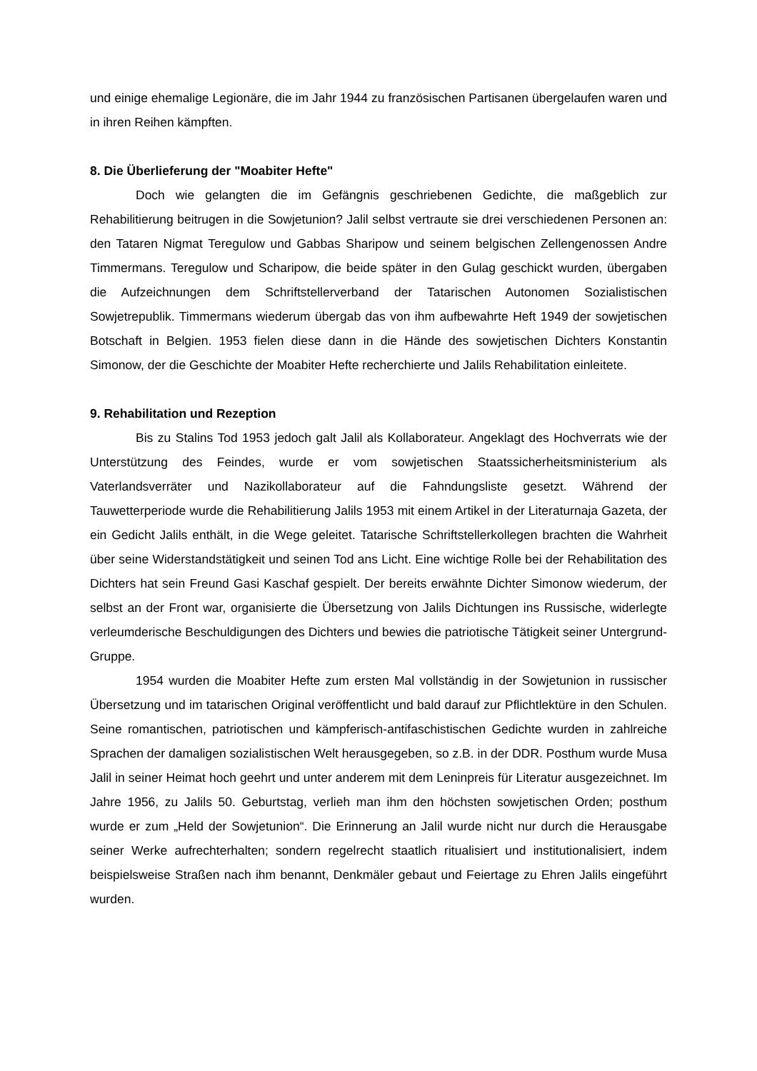und einige ehemalige Legionäre, die im Jahr 1944 zu französischen Partisanen übergelaufen waren und in ihren Reihen kämpften.
8. Die Überlieferung der "Moabiter Hefte"
Doch wie gelangten die im Gefängnis geschriebenen Gedichte, die maßgeblich zur Rehabilitierung beitrugen in die Sowjetunion? Jalil selbst vertraute sie drei verschiedenen Personen an: den Tataren Nigmat Teregulow und Gabbas Sharipow und seinem belgischen Zellengenossen Andre Timmermans. Teregulow und Scharipow, die beide später in den Gulag geschickt wurden, übergaben die Aufzeichnungen dem Schriftstellerverband der Tatarischen Autonomen Sozialistischen Sowjetrepublik. Timmermans wiederum übergab das von ihm aufbewahrte Heft 1949 der sowjetischen Botschaft in Belgien. 1953 fielen diese dann in die Hände des sowjetischen Dichters Konstantin Simonow, der die Geschichte der Moabiter Hefte recherchierte und Jalils Rehabilitation einleitete.
9. Rehabilitation und Rezeption
Bis zu Stalins Tod 1953 jedoch galt Jalil als Kollaborateur. Angeklagt des Hochverrats wie der Unterstützung des Feindes, wurde er vom sowjetischen Staatssicherheitsministerium als Vaterlandsverräter und Nazikollaborateur auf die Fahndungsliste gesetzt. Während der Tauwetterperiode wurde die Rehabilitierung Jalils 1953 mit einem Artikel in der Literaturnaja Gazeta, der ein Gedicht Jalils enthält, in die Wege geleitet. Tatarische Schriftstellerkollegen brachten die Wahrheit über seine Widerstandstätigkeit und seinen Tod ans Licht. Eine wichtige Rolle bei der Rehabilitation des Dichters hat sein Freund Gasi Kaschaf gespielt. Der bereits erwähnte Dichter Simonow wiederum, der selbst an der Front war, organisierte die Übersetzung von Jalils Dichtungen ins Russische, widerlegte verleumderische Beschuldigungen des Dichters und bewies die patriotische Tätigkeit seiner Untergrund-Gruppe.
1954 wurden die Moabiter Hefte zum ersten Mal vollständig in der Sowjetunion in russischer Übersetzung und im tatarischen Original veröffentlicht und bald darauf zur Pflichtlektüre in den Schulen. Seine romantischen, patriotischen und kämpferisch-antifaschistischen Gedichte wurden in zahlreiche Sprachen der damaligen sozialistischen Welt herausgegeben, so z.B. in der DDR. Posthum wurde Musa Jalil in seiner Heimat hoch geehrt und unter anderem mit dem Leninpreis für Literatur ausgezeichnet. Im Jahre 1956, zu Jalils 50. Geburtstag, verlieh man ihm den höchsten sowjetischen Orden; posthum wurde er zum „Held der Sowjetunion“. Die Erinnerung an Jalil wurde nicht nur durch die Herausgabe seiner Werke aufrechterhalten; sondern regelrecht staatlich ritualisiert und institutionalisiert, indem beispielsweise Straßen nach ihm benannt, Denkmäler gebaut und Feiertage zu Ehren Jalils eingeführt wurden.